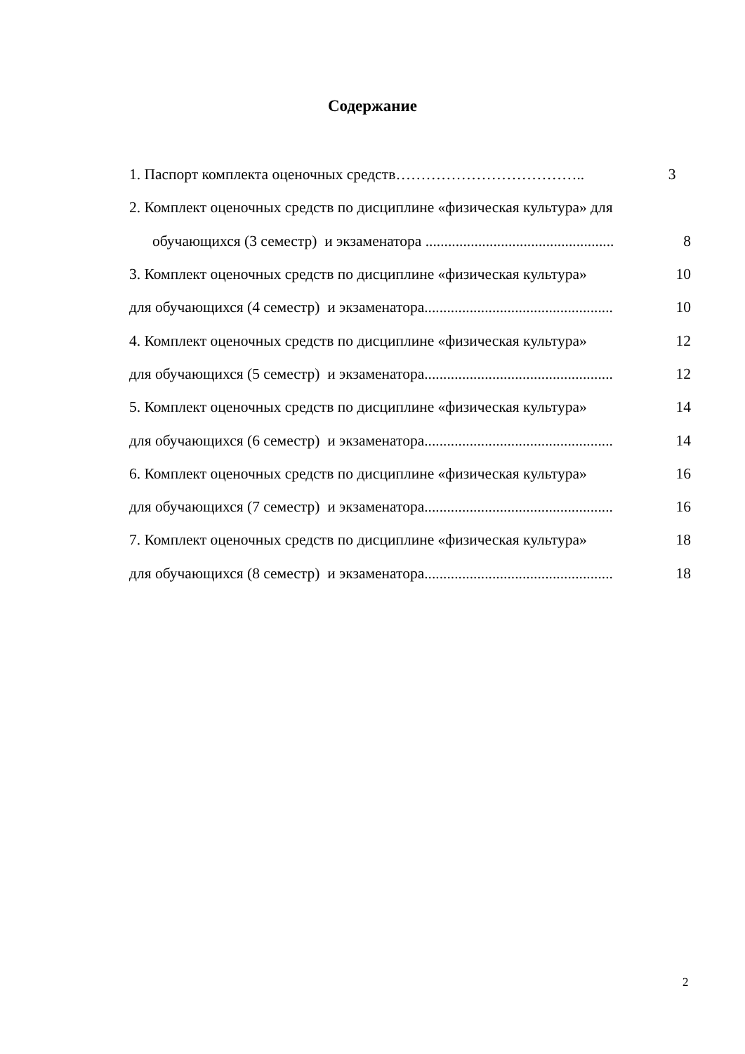Содержание
1. Паспорт комплекта оценочных средств……………………………….. 3
2. Комплект оценочных средств по дисциплине «физическая культура» для
обучающихся (3 семестр) и экзаменатора .................................................. 8
3. Комплект оценочных средств по дисциплине «физическая культура» 10
для обучающихся (4 семестр) и экзаменатора.................................................. 10
4. Комплект оценочных средств по дисциплине «физическая культура» 12
для обучающихся (5 семестр) и экзаменатора.................................................. 12
5. Комплект оценочных средств по дисциплине «физическая культура» 14
для обучающихся (6 семестр) и экзаменатора.................................................. 14
6. Комплект оценочных средств по дисциплине «физическая культура» 16
для обучающихся (7 семестр) и экзаменатора.................................................. 16
7. Комплект оценочных средств по дисциплине «физическая культура» 18
для обучающихся (8 семестр) и экзаменатора.................................................. 18
2